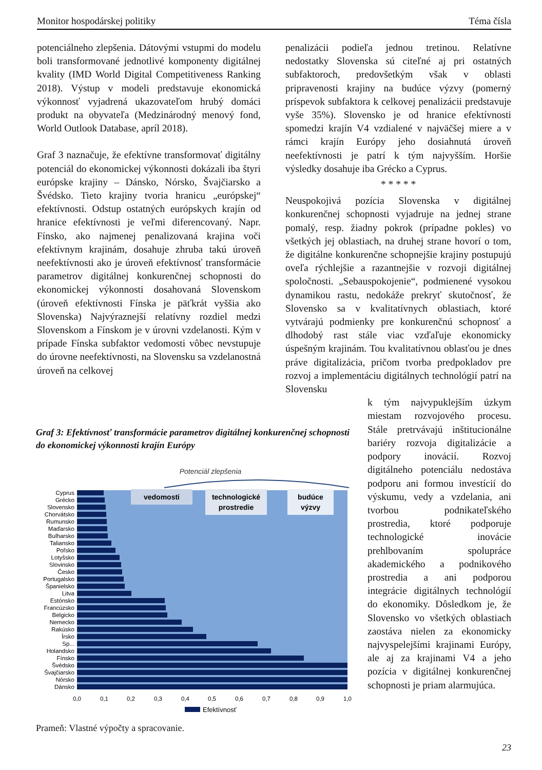Monitor hospodárskej politiky Téma čísla
potenciálneho zlepšenia. Dátovými vstupmi do modelu boli transformované jednotlivé komponenty digitálnej kvality (IMD World Digital Competitiveness Ranking 2018). Výstup v modeli predstavuje ekonomická výkonnosť vyjadrená ukazovateľom hrubý domáci produkt na obyvateľa (Medzinárodný menový fond, World Outlook Database, apríl 2018).
Graf 3 naznačuje, že efektívne transformovať digitálny potenciál do ekonomickej výkonnosti dokázali iba štyri európske krajiny – Dánsko, Nórsko, Švajčiarsko a Švédsko. Tieto krajiny tvoria hranicu „európskej“ efektívnosti. Odstup ostatných európskych krajín od hranice efektívnosti je veľmi diferencovaný. Napr. Fínsko, ako najmenej penalizovaná krajina voči efektívnym krajinám, dosahuje zhruba takú úroveň neefektívnosti ako je úroveň efektívnosť transformácie parametrov digitálnej konkurenčnej schopnosti do ekonomickej výkonnosti dosahovaná Slovenskom (úroveň efektívnosti Fínska je päťkrát vyššia ako Slovenska) Najvýraznejší relatívny rozdiel medzi Slovenskom a Fínskom je v úrovni vzdelanosti. Kým v prípade Fínska subfaktor vedomosti vôbec nevstupuje do úrovne neefektívnosti, na Slovensku sa vzdelanostná úroveň na celkovej
penalizácii podieľa jednou tretinou. Relatívne nedostatky Slovenska sú citeľné aj pri ostatných subfaktoroch, predovšetkým však v oblasti pripravenosti krajiny na budúce výzvy (pomerný príspevok subfaktora k celkovej penalizácii predstavuje vyše 35%). Slovensko je od hranice efektívnosti spomedzi krajín V4 vzdialené v najväčšej miere a v rámci krajín Európy jeho dosiahnutá úroveň neefektívnosti je patrí k tým najvyšším. Horšie výsledky dosahuje iba Grécko a Cyprus.
* * * * *
Neuspokojivá pozícia Slovenska v digitálnej konkurenčnej schopnosti vyjadruje na jednej strane pomalý, resp. žiadny pokrok (prípadne pokles) vo všetkých jej oblastiach, na druhej strane hovorí o tom, že digitálne konkurenčne schopnejšie krajiny postupujú oveľa rýchlejšie a razantnejšie v rozvoji digitálnej spoločnosti. „Sebauspokojenie“, podmienené vysokou dynamikou rastu, nedokáže prekryť skutočnosť, že Slovensko sa v kvalitatívnych oblastiach, ktoré vytvárajú podmienky pre konkurenčnú schopnosť a dlhodobý rast stále viac vzďaľuje ekonomicky úspešným krajinám. Tou kvalitatívnou oblasťou je dnes práve digitalizácia, pričom tvorba predpokladov pre rozvoj a implementáciu digitálnych technológií patrí na Slovensku
k tým najvypuklejším úzkym miestam rozvojového procesu. Stále pretrvávajú inštitucionálne bariéry rozvoja digitalizácie a podpory inovácií. Rozvoj digitálneho potenciálu nedostáva podporu ani formou investícií do výskumu, vedy a vzdelania, ani tvorbou podnikateľského prostredia, ktoré podporuje technologické inovácie prehlbovaním spolupráce akademického a podnikového prostredia a ani podporou integrácie digitálnych technológií do ekonomiky. Dôsledkom je, že Slovensko vo všetkých oblastiach zaostáva nielen za ekonomicky najvyspelejšími krajinami Európy, ale aj za krajinami V4 a jeho pozícia v digitálnej konkurenčnej schopnosti je priam alarmujúca.
Graf 3: Efektívnosť transformácie parametrov digitálnej konkurenčnej schopnosti do ekonomickej výkonnosti krajín Európy
Potenciál zlepšenia
vedomosti
technologické
prostredie
budúce
výzvy
Cyprus
Grécko
Slovensko
Chorvátsko
Rumunsko
Maďarsko
Bulharsko
Taliansko
Poľsko
Lotyšsko
Slovinsko
Česko
Portugalsko
Španielsko
Litva
Estónsko
Francúzsko
Belgicko
Nemecko
Rakúsko
Írsko
Sp...
Holandsko
Fínsko
Švédsko
Švajčiarsko
Nórsko
Dánsko
0,0
0,1
0,2
0,3
0,4
0,5
0,6
0,7
0,8
0,9
1,0
Efektívnosť
Prameň: Vlastné výpočty a spracovanie.
23